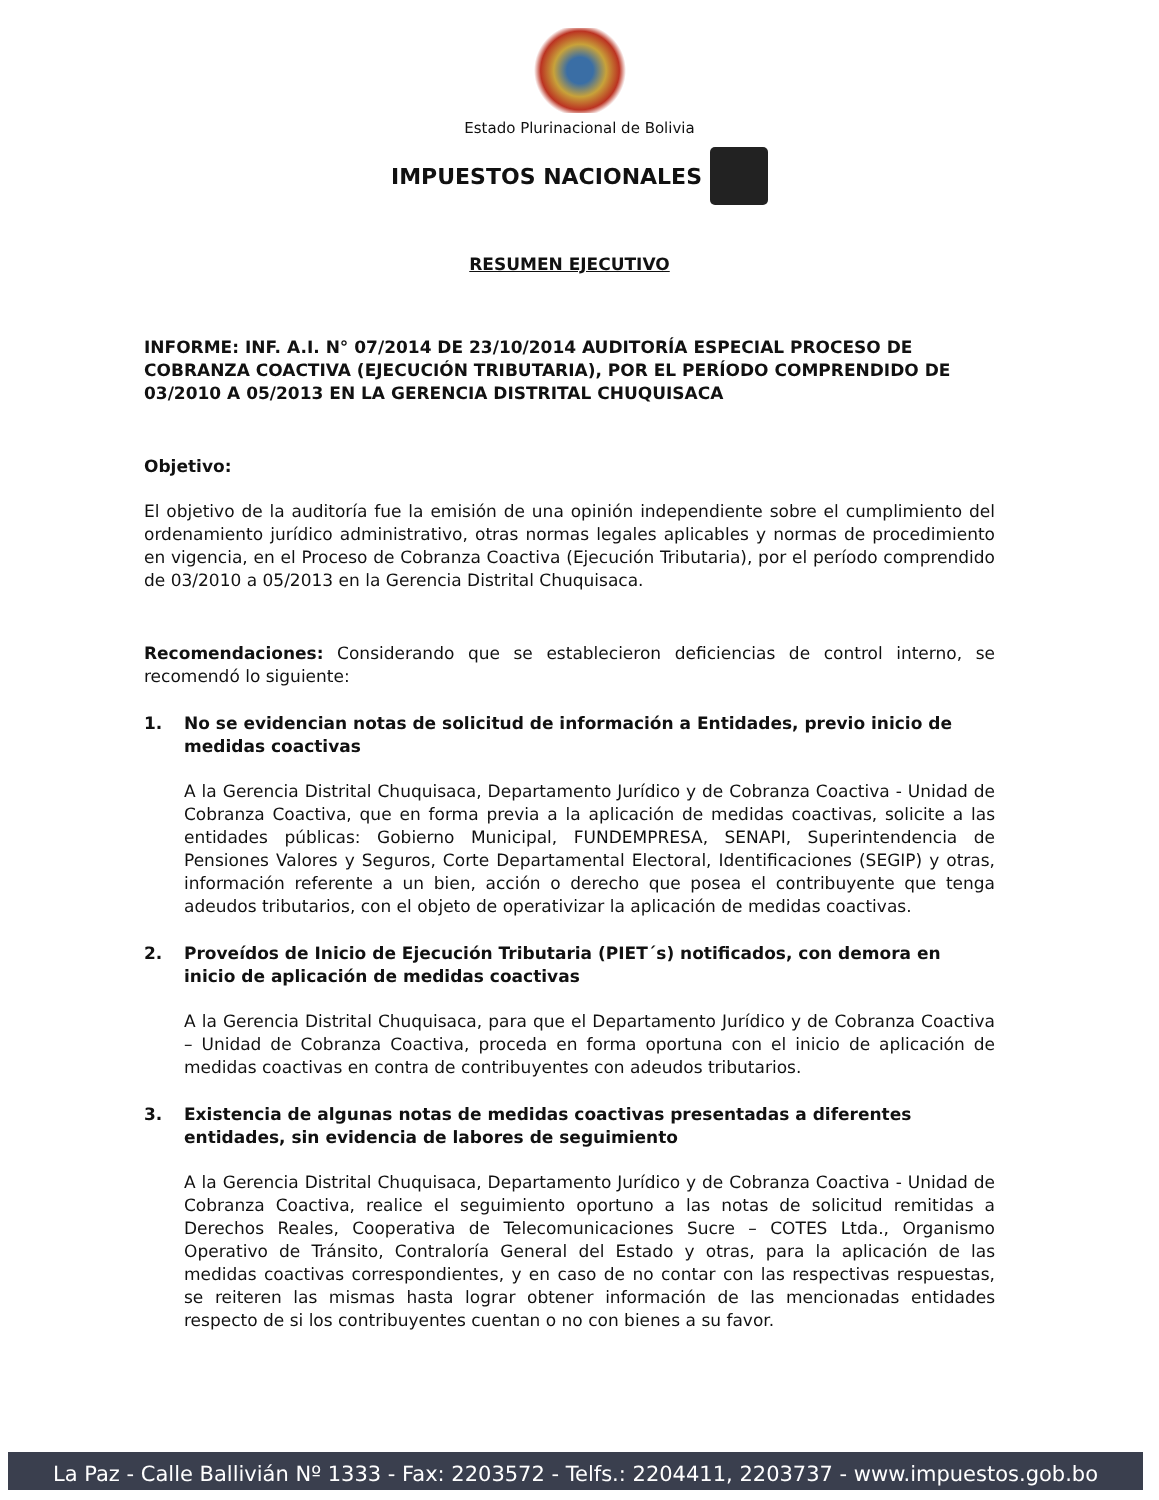Estado Plurinacional de Bolivia
IMPUESTOS NACIONALES
RESUMEN EJECUTIVO
INFORME: INF. A.I. N° 07/2014 DE 23/10/2014 AUDITORÍA ESPECIAL PROCESO DE COBRANZA COACTIVA (EJECUCIÓN TRIBUTARIA), POR EL PERÍODO COMPRENDIDO DE 03/2010 A 05/2013 EN LA GERENCIA DISTRITAL CHUQUISACA
Objetivo:
El objetivo de la auditoría fue la emisión de una opinión independiente sobre el cumplimiento del ordenamiento jurídico administrativo, otras normas legales aplicables y normas de procedimiento en vigencia, en el Proceso de Cobranza Coactiva (Ejecución Tributaria), por el período comprendido de 03/2010 a 05/2013 en la Gerencia Distrital Chuquisaca.
Recomendaciones: Considerando que se establecieron deficiencias de control interno, se recomendó lo siguiente:
1. No se evidencian notas de solicitud de información a Entidades, previo inicio de medidas coactivas
A la Gerencia Distrital Chuquisaca, Departamento Jurídico y de Cobranza Coactiva - Unidad de Cobranza Coactiva, que en forma previa a la aplicación de medidas coactivas, solicite a las entidades públicas: Gobierno Municipal, FUNDEMPRESA, SENAPI, Superintendencia de Pensiones Valores y Seguros, Corte Departamental Electoral, Identificaciones (SEGIP) y otras, información referente a un bien, acción o derecho que posea el contribuyente que tenga adeudos tributarios, con el objeto de operativizar la aplicación de medidas coactivas.
2. Proveídos de Inicio de Ejecución Tributaria (PIET´s) notificados, con demora en inicio de aplicación de medidas coactivas
A la Gerencia Distrital Chuquisaca, para que el Departamento Jurídico y de Cobranza Coactiva – Unidad de Cobranza Coactiva, proceda en forma oportuna con el inicio de aplicación de medidas coactivas en contra de contribuyentes con adeudos tributarios.
3. Existencia de algunas notas de medidas coactivas presentadas a diferentes entidades, sin evidencia de labores de seguimiento
A la Gerencia Distrital Chuquisaca, Departamento Jurídico y de Cobranza Coactiva - Unidad de Cobranza Coactiva, realice el seguimiento oportuno a las notas de solicitud remitidas a Derechos Reales, Cooperativa de Telecomunicaciones Sucre – COTES Ltda., Organismo Operativo de Tránsito, Contraloría General del Estado y otras, para la aplicación de las medidas coactivas correspondientes, y en caso de no contar con las respectivas respuestas, se reiteren las mismas hasta lograr obtener información de las mencionadas entidades respecto de si los contribuyentes cuentan o no con bienes a su favor.
La Paz - Calle Ballivián Nº 1333 - Fax: 2203572 - Telfs.: 2204411, 2203737 - www.impuestos.gob.bo